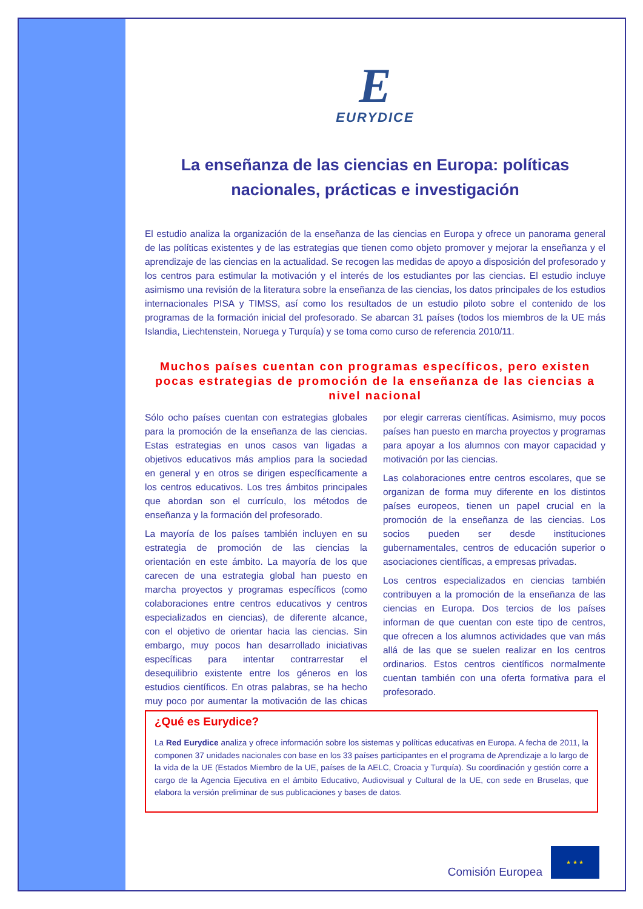E
EURYDICE
La enseñanza de las ciencias en Europa: políticas nacionales, prácticas e investigación
El estudio analiza la organización de la enseñanza de las ciencias en Europa y ofrece un panorama general de las políticas existentes y de las estrategias que tienen como objeto promover y mejorar la enseñanza y el aprendizaje de las ciencias en la actualidad. Se recogen las medidas de apoyo a disposición del profesorado y los centros para estimular la motivación y el interés de los estudiantes por las ciencias. El estudio incluye asimismo una revisión de la literatura sobre la enseñanza de las ciencias, los datos principales de los estudios internacionales PISA y TIMSS, así como los resultados de un estudio piloto sobre el contenido de los programas de la formación inicial del profesorado. Se abarcan 31 países (todos los miembros de la UE más Islandia, Liechtenstein, Noruega y Turquía) y se toma como curso de referencia 2010/11.
Muchos países cuentan con programas específicos, pero existen pocas estrategias de promoción de la enseñanza de las ciencias a nivel nacional
Sólo ocho países cuentan con estrategias globales para la promoción de la enseñanza de las ciencias. Estas estrategias en unos casos van ligadas a objetivos educativos más amplios para la sociedad en general y en otros se dirigen específicamente a los centros educativos. Los tres ámbitos principales que abordan son el currículo, los métodos de enseñanza y la formación del profesorado.
La mayoría de los países también incluyen en su estrategia de promoción de las ciencias la orientación en este ámbito. La mayoría de los que carecen de una estrategia global han puesto en marcha proyectos y programas específicos (como colaboraciones entre centros educativos y centros especializados en ciencias), de diferente alcance, con el objetivo de orientar hacia las ciencias. Sin embargo, muy pocos han desarrollado iniciativas específicas para intentar contrarrestar el desequilibrio existente entre los géneros en los estudios científicos. En otras palabras, se ha hecho muy poco por aumentar la motivación de las chicas por elegir carreras científicas. Asimismo, muy pocos países han puesto en marcha proyectos y programas para apoyar a los alumnos con mayor capacidad y motivación por las ciencias.
Las colaboraciones entre centros escolares, que se organizan de forma muy diferente en los distintos países europeos, tienen un papel crucial en la promoción de la enseñanza de las ciencias. Los socios pueden ser desde instituciones gubernamentales, centros de educación superior o asociaciones científicas, a empresas privadas.
Los centros especializados en ciencias también contribuyen a la promoción de la enseñanza de las ciencias en Europa. Dos tercios de los países informan de que cuentan con este tipo de centros, que ofrecen a los alumnos actividades que van más allá de las que se suelen realizar en los centros ordinarios. Estos centros científicos normalmente cuentan también con una oferta formativa para el profesorado.
¿Qué es Eurydice?
La Red Eurydice analiza y ofrece información sobre los sistemas y políticas educativas en Europa. A fecha de 2011, la componen 37 unidades nacionales con base en los 33 países participantes en el programa de Aprendizaje a lo largo de la vida de la UE (Estados Miembro de la UE, países de la AELC, Croacia y Turquía). Su coordinación y gestión corre a cargo de la Agencia Ejecutiva en el ámbito Educativo, Audiovisual y Cultural de la UE, con sede en Bruselas, que elabora la versión preliminar de sus publicaciones y bases de datos.
Comisión Europea
★ ★ ★